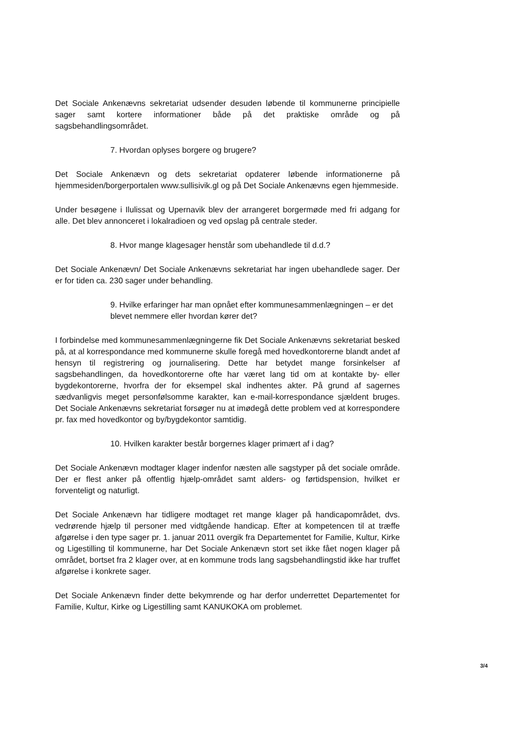Det Sociale Ankenævns sekretariat udsender desuden løbende til kommunerne principielle sager samt kortere informationer både på det praktiske område og på sagsbehandlingsområdet.
7. Hvordan oplyses borgere og brugere?
Det Sociale Ankenævn og dets sekretariat opdaterer løbende informationerne på hjemmesiden/borgerportalen www.sullisivik.gl og på Det Sociale Ankenævns egen hjemmeside.
Under besøgene i Ilulissat og Upernavik blev der arrangeret borgermøde med fri adgang for alle. Det blev annonceret i lokalradioen og ved opslag på centrale steder.
8. Hvor mange klagesager henstår som ubehandlede til d.d.?
Det Sociale Ankenævn/ Det Sociale Ankenævns sekretariat har ingen ubehandlede sager. Der er for tiden ca. 230 sager under behandling.
9. Hvilke erfaringer har man opnået efter kommunesammenlægningen – er det blevet nemmere eller hvordan kører det?
I forbindelse med kommunesammenlægningerne fik Det Sociale Ankenævns sekretariat besked på, at al korrespondance med kommunerne skulle foregå med hovedkontorerne blandt andet af hensyn til registrering og journalisering. Dette har betydet mange forsinkelser af sagsbehandlingen, da hovedkontorerne ofte har været lang tid om at kontakte by- eller bygdekontorerne, hvorfra der for eksempel skal indhentes akter. På grund af sagernes sædvanligvis meget personfølsomme karakter, kan e-mail-korrespondance sjældent bruges. Det Sociale Ankenævns sekretariat forsøger nu at imødegå dette problem ved at korrespondere pr. fax med hovedkontor og by/bygdekontor samtidig.
10. Hvilken karakter består borgernes klager primært af i dag?
Det Sociale Ankenævn modtager klager indenfor næsten alle sagstyper på det sociale område. Der er flest anker på offentlig hjælp-området samt alders- og førtidspension, hvilket er forventeligt og naturligt.
Det Sociale Ankenævn har tidligere modtaget ret mange klager på handicapområdet, dvs. vedrørende hjælp til personer med vidtgående handicap. Efter at kompetencen til at træffe afgørelse i den type sager pr. 1. januar 2011 overgik fra Departementet for Familie, Kultur, Kirke og Ligestilling til kommunerne, har Det Sociale Ankenævn stort set ikke fået nogen klager på området, bortset fra 2 klager over, at en kommune trods lang sagsbehandlingstid ikke har truffet afgørelse i konkrete sager.
Det Sociale Ankenævn finder dette bekymrende og har derfor underrettet Departementet for Familie, Kultur, Kirke og Ligestilling samt KANUKOKA om problemet.
3/4